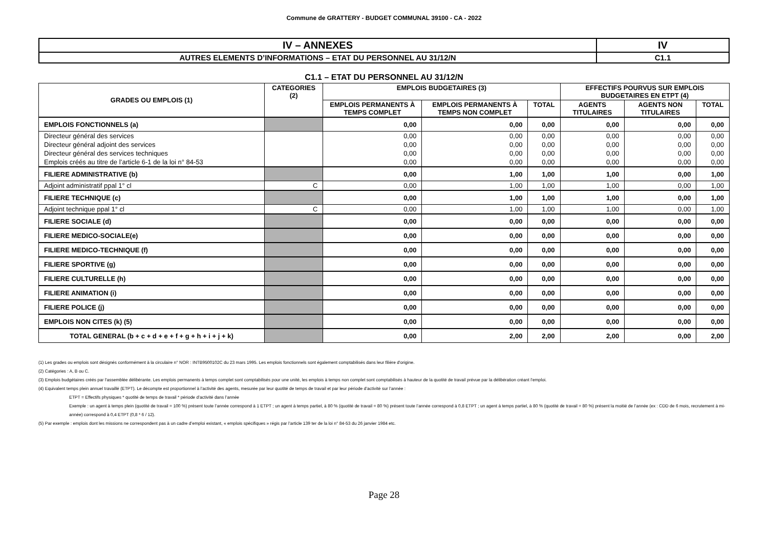Commune de GRATTERY - BUDGET COMMUNAL 39100 - CA - 2022
| IV – ANNEXES | IV |
| AUTRES ELEMENTS D’INFORMATIONS – ETAT DU PERSONNEL AU 31/12/N | C1.1 |
C1.1 – ETAT DU PERSONNEL AU 31/12/N
| GRADES OU EMPLOIS (1) | CATEGORIES (2) | EMPLOIS BUDGETAIRES (3) | | | EFFECTIFS POURVUS SUR EMPLOIS BUDGETAIRES EN ETPT (4) | | |
| --- | --- | --- | --- | --- | --- | --- | --- |
| | | EMPLOIS PERMANENTS À TEMPS COMPLET | EMPLOIS PERMANENTS À TEMPS NON COMPLET | TOTAL | AGENTS TITULAIRES | AGENTS NON TITULAIRES | TOTAL |
| EMPLOIS FONCTIONNELS (a) | | 0,00 | 0,00 | 0,00 | 0,00 | 0,00 | 0,00 |
| Directeur général des services | | 0,00 | 0,00 | 0,00 | 0,00 | 0,00 | 0,00 |
| Directeur général adjoint des services | | 0,00 | 0,00 | 0,00 | 0,00 | 0,00 | 0,00 |
| Directeur général des services techniques | | 0,00 | 0,00 | 0,00 | 0,00 | 0,00 | 0,00 |
| Emplois créés au titre de l’article 6-1 de la loi n° 84-53 | | 0,00 | 0,00 | 0,00 | 0,00 | 0,00 | 0,00 |
| FILIERE ADMINISTRATIVE (b) | | 0,00 | 1,00 | 1,00 | 1,00 | 0,00 | 1,00 |
| Adjoint administratif ppal 1° cl | C | 0,00 | 1,00 | 1,00 | 1,00 | 0,00 | 1,00 |
| FILIERE TECHNIQUE (c) | | 0,00 | 1,00 | 1,00 | 1,00 | 0,00 | 1,00 |
| Adjoint technique ppal 1° cl | C | 0,00 | 1,00 | 1,00 | 1,00 | 0,00 | 1,00 |
| FILIERE SOCIALE (d) | | 0,00 | 0,00 | 0,00 | 0,00 | 0,00 | 0,00 |
| FILIERE MEDICO-SOCIALE(e) | | 0,00 | 0,00 | 0,00 | 0,00 | 0,00 | 0,00 |
| FILIERE MEDICO-TECHNIQUE (f) | | 0,00 | 0,00 | 0,00 | 0,00 | 0,00 | 0,00 |
| FILIERE SPORTIVE (g) | | 0,00 | 0,00 | 0,00 | 0,00 | 0,00 | 0,00 |
| FILIERE CULTURELLE (h) | | 0,00 | 0,00 | 0,00 | 0,00 | 0,00 | 0,00 |
| FILIERE ANIMATION (i) | | 0,00 | 0,00 | 0,00 | 0,00 | 0,00 | 0,00 |
| FILIERE POLICE (j) | | 0,00 | 0,00 | 0,00 | 0,00 | 0,00 | 0,00 |
| EMPLOIS NON CITES (k) (5) | | 0,00 | 0,00 | 0,00 | 0,00 | 0,00 | 0,00 |
| TOTAL GENERAL (b + c + d + e + f + g + h + i + j + k) | | 0,00 | 2,00 | 2,00 | 2,00 | 0,00 | 2,00 |
(1) Les grades ou emplois sont désignés conformément à la circulaire n° NOR : INTB9500102C du 23 mars 1995. Les emplois fonctionnels sont également comptabilisés dans leur filière d'origine.
(2) Catégories : A, B ou C.
(3) Emplois budgétaires créés par l'assemblée délibérante. Les emplois permanents à temps complet sont comptabilisés pour une unité, les emplois à temps non complet sont comptabilisés à hauteur de la quotité de travail prévue par la délibération créant l’emploi.
(4) Equivalent temps plein annuel travaillé (ETPT). Le décompte est proportionnel à l’activité des agents, mesurée par leur quotité de temps de travail et par leur période d’activité sur l’année :
ETPT = Effectifs physiques * quotité de temps de travail * période d’activité dans l’année
Exemple : un agent à temps plein (quotité de travail = 100 %) présent toute l’année correspond à 1 ETPT ; un agent à temps partiel, à 80 % (quotité de travail = 80 %) présent toute l’année correspond à 0,8 ETPT ; un agent à temps partiel, à 80 % (quotité de travail = 80 %) présent la moitié de l’année (ex : CDD de 6 mois, recrutement à mi-année) correspond à 0,4 ETPT (0,8 * 6 / 12).
(5) Par exemple : emplois dont les missions ne correspondent pas à un cadre d’emploi existant, « emplois spécifiques » régis par l’article 139 ter de la loi n° 84-53 du 26 janvier 1984 etc.
Page 28